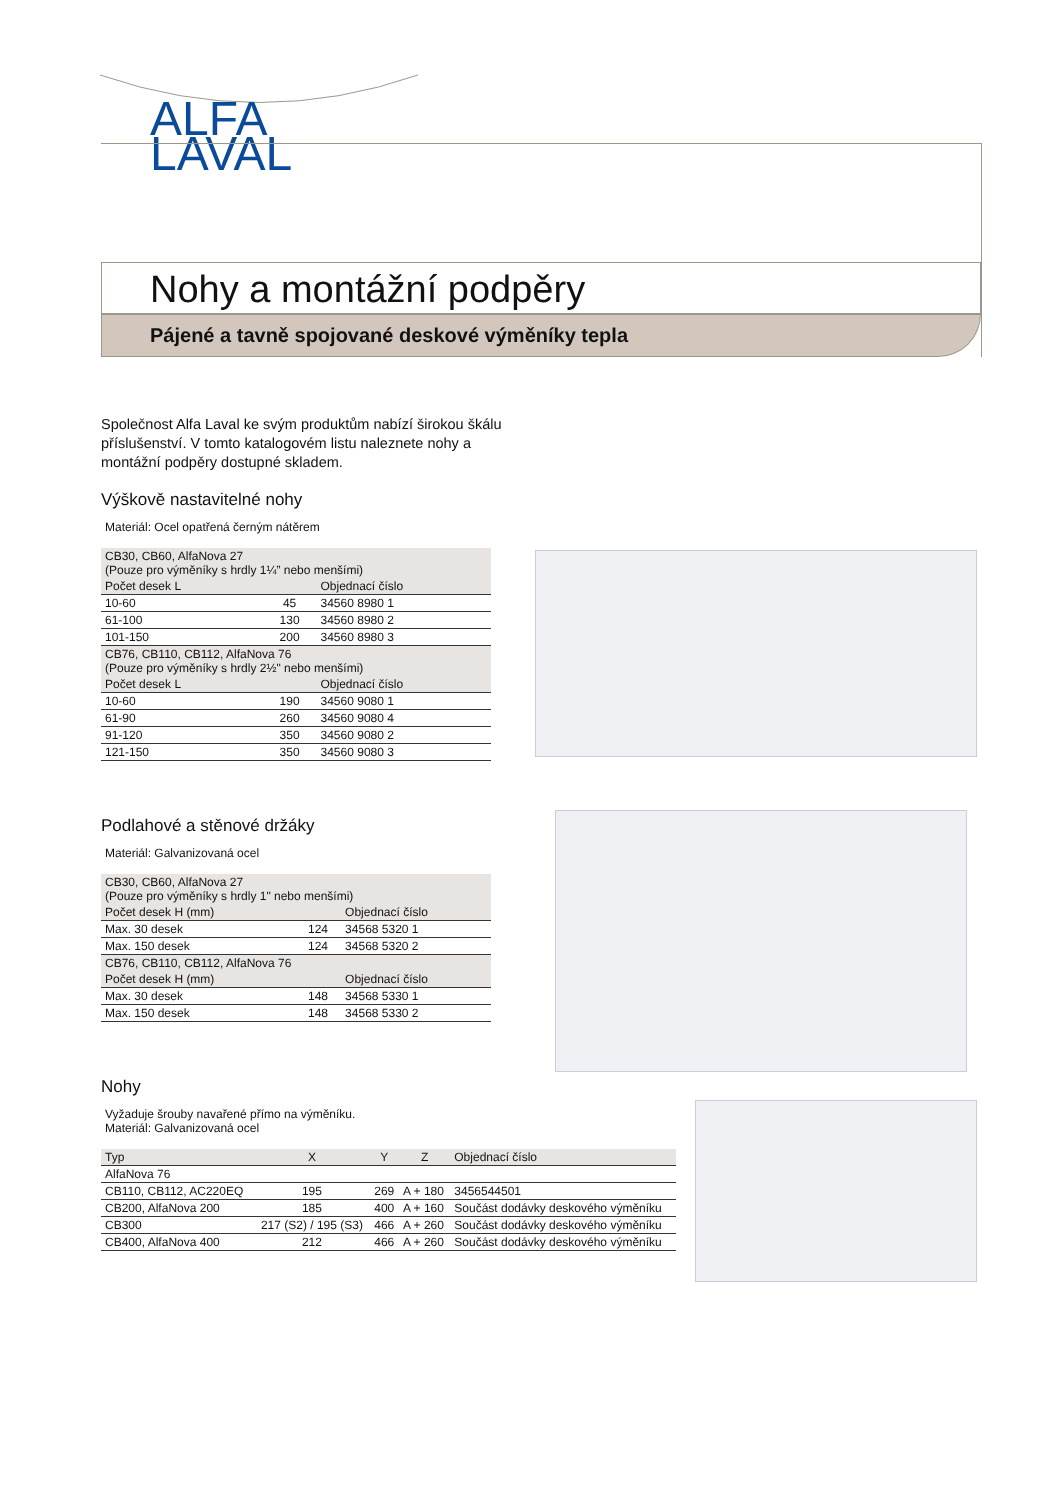ALFA
LAVAL
Nohy a montážní podpěry
Pájené a tavně spojované deskové výměníky tepla
Společnost Alfa Laval ke svým produktům nabízí širokou škálu příslušenství. V tomto katalogovém listu naleznete nohy a montážní podpěry dostupné skladem.
Výškově nastavitelné nohy
Materiál: Ocel opatřená černým nátěrem
| CB30, CB60, AlfaNova 27 (Pouze pro výměníky s hrdly 1¼” nebo menšími) | | |
| --- | --- | --- |
| Počet desek L | | Objednací číslo |
| 10-60 | 45 | 34560 8980 1 |
| 61-100 | 130 | 34560 8980 2 |
| 101-150 | 200 | 34560 8980 3 |
| CB76, CB110, CB112, AlfaNova 76 (Pouze pro výměníky s hrdly 2½" nebo menšími) | | |
| Počet desek L | | Objednací číslo |
| 10-60 | 190 | 34560 9080 1 |
| 61-90 | 260 | 34560 9080 4 |
| 91-120 | 350 | 34560 9080 2 |
| 121-150 | 350 | 34560 9080 3 |
Podlahové a stěnové držáky
Materiál: Galvanizovaná ocel
| CB30, CB60, AlfaNova 27 (Pouze pro výměníky s hrdly 1" nebo menšími) | | |
| --- | --- | --- |
| Počet desek H (mm) | | Objednací číslo |
| Max. 30 desek | 124 | 34568 5320 1 |
| Max. 150 desek | 124 | 34568 5320 2 |
| CB76, CB110, CB112, AlfaNova 76 | | |
| Počet desek H (mm) | | Objednací číslo |
| Max. 30 desek | 148 | 34568 5330 1 |
| Max. 150 desek | 148 | 34568 5330 2 |
Nohy
Vyžaduje šrouby navařené přímo na výměníku.
Materiál: Galvanizovaná ocel
| Typ | X | Y | Z | Objednací číslo |
| --- | --- | --- | --- | --- |
| AlfaNova 76 | | | | |
| CB110, CB112, AC220EQ | 195 | 269 | A + 180 | 3456544501 |
| CB200, AlfaNova 200 | 185 | 400 | A + 160 | Součást dodávky deskového výměníku |
| CB300 | 217 (S2) / 195 (S3) | 466 | A + 260 | Součást dodávky deskového výměníku |
| CB400, AlfaNova 400 | 212 | 466 | A + 260 | Součást dodávky deskového výměníku |